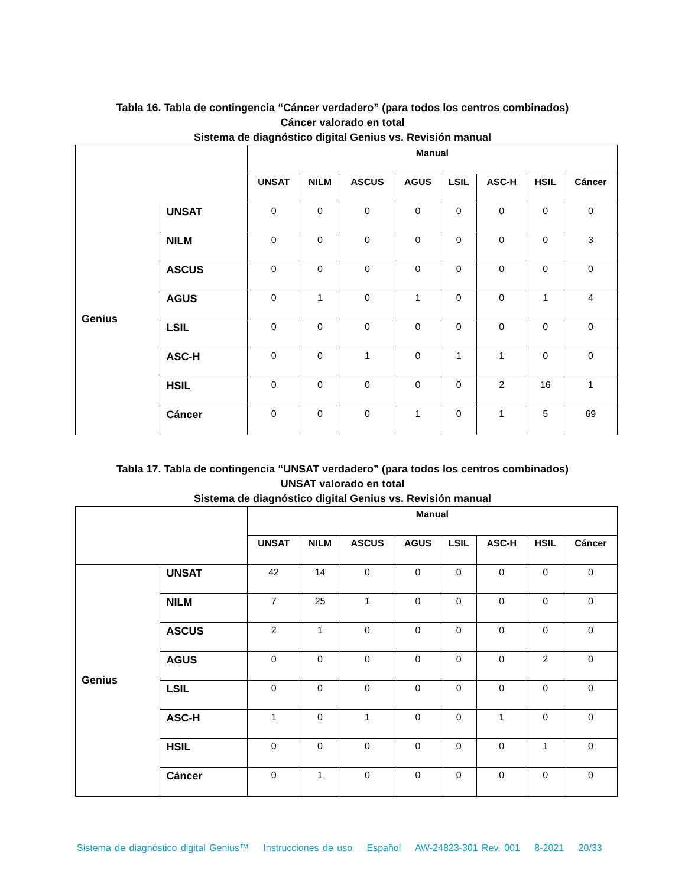Tabla 16. Tabla de contingencia “Cáncer verdadero” (para todos los centros combinados)
Cáncer valorado en total
Sistema de diagnóstico digital Genius vs. Revisión manual
| | | Manual | | | | | | | |
| | | UNSAT | NILM | ASCUS | AGUS | LSIL | ASC-H | HSIL | Cáncer |
| Genius | UNSAT | 0 | 0 | 0 | 0 | 0 | 0 | 0 | 0 |
| | NILM | 0 | 0 | 0 | 0 | 0 | 0 | 0 | 3 |
| | ASCUS | 0 | 0 | 0 | 0 | 0 | 0 | 0 | 0 |
| | AGUS | 0 | 1 | 0 | 1 | 0 | 0 | 1 | 4 |
| | LSIL | 0 | 0 | 0 | 0 | 0 | 0 | 0 | 0 |
| | ASC-H | 0 | 0 | 1 | 0 | 1 | 1 | 0 | 0 |
| | HSIL | 0 | 0 | 0 | 0 | 0 | 2 | 16 | 1 |
| | Cáncer | 0 | 0 | 0 | 1 | 0 | 1 | 5 | 69 |
Tabla 17. Tabla de contingencia “UNSAT verdadero” (para todos los centros combinados)
UNSAT valorado en total
Sistema de diagnóstico digital Genius vs. Revisión manual
| | | Manual | | | | | | | |
| | | UNSAT | NILM | ASCUS | AGUS | LSIL | ASC-H | HSIL | Cáncer |
| Genius | UNSAT | 42 | 14 | 0 | 0 | 0 | 0 | 0 | 0 |
| | NILM | 7 | 25 | 1 | 0 | 0 | 0 | 0 | 0 |
| | ASCUS | 2 | 1 | 0 | 0 | 0 | 0 | 0 | 0 |
| | AGUS | 0 | 0 | 0 | 0 | 0 | 0 | 2 | 0 |
| | LSIL | 0 | 0 | 0 | 0 | 0 | 0 | 0 | 0 |
| | ASC-H | 1 | 0 | 1 | 0 | 0 | 1 | 0 | 0 |
| | HSIL | 0 | 0 | 0 | 0 | 0 | 0 | 1 | 0 |
| | Cáncer | 0 | 1 | 0 | 0 | 0 | 0 | 0 | 0 |
Sistema de diagnóstico digital Genius™ Instrucciones de uso Español AW-24823-301 Rev. 001 8-2021 20/33